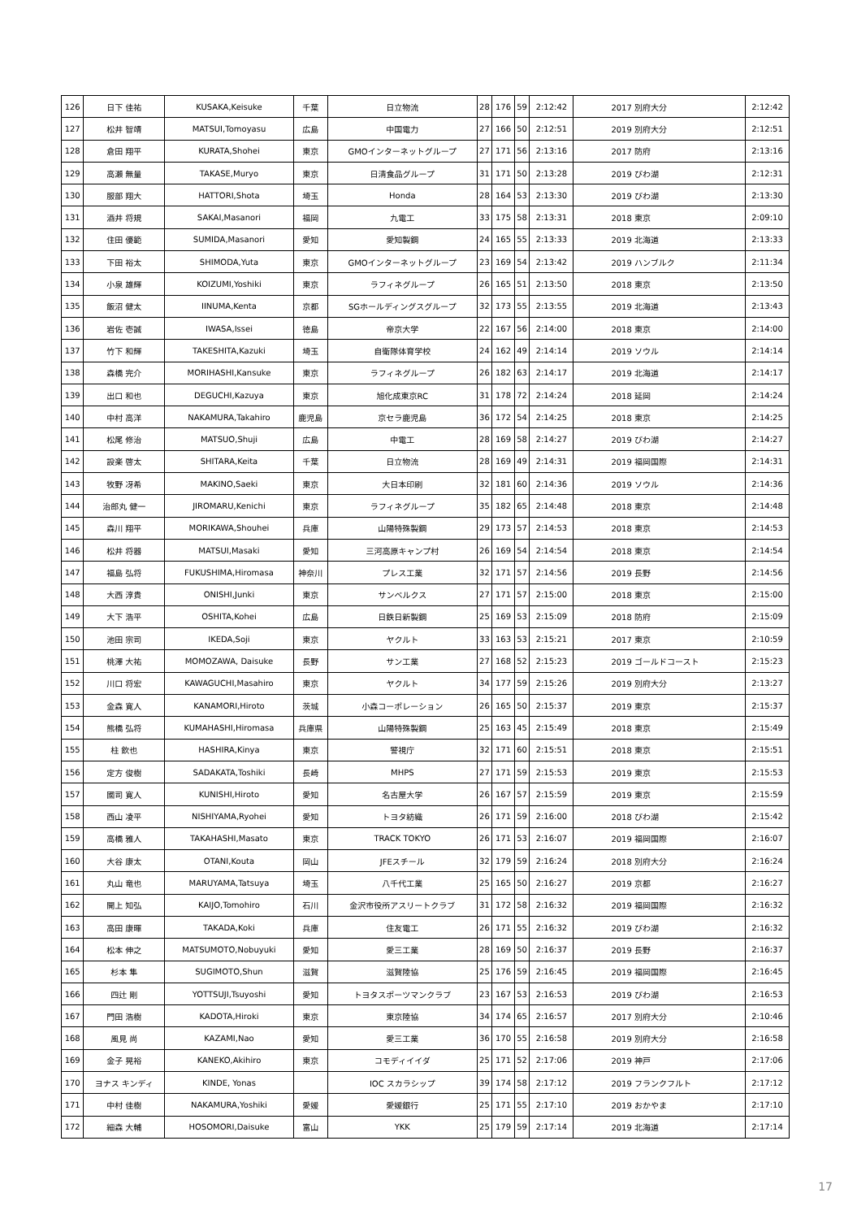| 126 | 日下 佳祐 | KUSAKA,Keisuke | 千葉 | 日立物流 | 28 | 176 | 59 | 2:12:42 | 2017 別府大分 | 2:12:42 |
| 127 | 松井 智靖 | MATSUI,Tomoyasu | 広島 | 中国電力 | 27 | 166 | 50 | 2:12:51 | 2019 別府大分 | 2:12:51 |
| 128 | 倉田 翔平 | KURATA,Shohei | 東京 | GMOインターネットグループ | 27 | 171 | 56 | 2:13:16 | 2017 防府 | 2:13:16 |
| 129 | 高瀬 無量 | TAKASE,Muryo | 東京 | 日清食品グループ | 31 | 171 | 50 | 2:13:28 | 2019 びわ湖 | 2:12:31 |
| 130 | 服部 翔大 | HATTORI,Shota | 埼玉 | Honda | 28 | 164 | 53 | 2:13:30 | 2019 びわ湖 | 2:13:30 |
| 131 | 酒井 将規 | SAKAI,Masanori | 福岡 | 九電工 | 33 | 175 | 58 | 2:13:31 | 2018 東京 | 2:09:10 |
| 132 | 住田 優範 | SUMIDA,Masanori | 愛知 | 愛知製鋼 | 24 | 165 | 55 | 2:13:33 | 2019 北海道 | 2:13:33 |
| 133 | 下田 裕太 | SHIMODA,Yuta | 東京 | GMOインターネットグループ | 23 | 169 | 54 | 2:13:42 | 2019 ハンブルク | 2:11:34 |
| 134 | 小泉 雄輝 | KOIZUMI,Yoshiki | 東京 | ラフィネグループ | 26 | 165 | 51 | 2:13:50 | 2018 東京 | 2:13:50 |
| 135 | 飯沼 健太 | IINUMA,Kenta | 京都 | SGホールディングスグループ | 32 | 173 | 55 | 2:13:55 | 2019 北海道 | 2:13:43 |
| 136 | 岩佐 壱誠 | IWASA,Issei | 徳島 | 帝京大学 | 22 | 167 | 56 | 2:14:00 | 2018 東京 | 2:14:00 |
| 137 | 竹下 和輝 | TAKESHITA,Kazuki | 埼玉 | 自衛隊体育学校 | 24 | 162 | 49 | 2:14:14 | 2019 ソウル | 2:14:14 |
| 138 | 森橋 完介 | MORIHASHI,Kansuke | 東京 | ラフィネグループ | 26 | 182 | 63 | 2:14:17 | 2019 北海道 | 2:14:17 |
| 139 | 出口 和也 | DEGUCHI,Kazuya | 東京 | 旭化成東京RC | 31 | 178 | 72 | 2:14:24 | 2018 延岡 | 2:14:24 |
| 140 | 中村 高洋 | NAKAMURA,Takahiro | 鹿児島 | 京セラ鹿児島 | 36 | 172 | 54 | 2:14:25 | 2018 東京 | 2:14:25 |
| 141 | 松尾 修治 | MATSUO,Shuji | 広島 | 中電工 | 28 | 169 | 58 | 2:14:27 | 2019 びわ湖 | 2:14:27 |
| 142 | 設楽 啓太 | SHITARA,Keita | 千葉 | 日立物流 | 28 | 169 | 49 | 2:14:31 | 2019 福岡国際 | 2:14:31 |
| 143 | 牧野 冴希 | MAKINO,Saeki | 東京 | 大日本印刷 | 32 | 181 | 60 | 2:14:36 | 2019 ソウル | 2:14:36 |
| 144 | 治郎丸 健一 | JIROMARU,Kenichi | 東京 | ラフィネグループ | 35 | 182 | 65 | 2:14:48 | 2018 東京 | 2:14:48 |
| 145 | 森川 翔平 | MORIKAWA,Shouhei | 兵庫 | 山陽特殊製鋼 | 29 | 173 | 57 | 2:14:53 | 2018 東京 | 2:14:53 |
| 146 | 松井 将器 | MATSUI,Masaki | 愛知 | 三河高原キャンプ村 | 26 | 169 | 54 | 2:14:54 | 2018 東京 | 2:14:54 |
| 147 | 福島 弘将 | FUKUSHIMA,Hiromasa | 神奈川 | プレス工業 | 32 | 171 | 57 | 2:14:56 | 2019 長野 | 2:14:56 |
| 148 | 大西 淳貴 | ONISHI,Junki | 東京 | サンベルクス | 27 | 171 | 57 | 2:15:00 | 2018 東京 | 2:15:00 |
| 149 | 大下 浩平 | OSHITA,Kohei | 広島 | 日鉄日新製鋼 | 25 | 169 | 53 | 2:15:09 | 2018 防府 | 2:15:09 |
| 150 | 池田 宗司 | IKEDA,Soji | 東京 | ヤクルト | 33 | 163 | 53 | 2:15:21 | 2017 東京 | 2:10:59 |
| 151 | 桃澤 大祐 | MOMOZAWA, Daisuke | 長野 | サン工業 | 27 | 168 | 52 | 2:15:23 | 2019 ゴールドコースト | 2:15:23 |
| 152 | 川口 将宏 | KAWAGUCHI,Masahiro | 東京 | ヤクルト | 34 | 177 | 59 | 2:15:26 | 2019 別府大分 | 2:13:27 |
| 153 | 金森 寛人 | KANAMORI,Hiroto | 茨城 | 小森コーポレーション | 26 | 165 | 50 | 2:15:37 | 2019 東京 | 2:15:37 |
| 154 | 熊橋 弘将 | KUMAHASHI,Hiromasa | 兵庫県 | 山陽特殊製鋼 | 25 | 163 | 45 | 2:15:49 | 2018 東京 | 2:15:49 |
| 155 | 柱 欽也 | HASHIRA,Kinya | 東京 | 警視庁 | 32 | 171 | 60 | 2:15:51 | 2018 東京 | 2:15:51 |
| 156 | 定方 俊樹 | SADAKATA,Toshiki | 長崎 | MHPS | 27 | 171 | 59 | 2:15:53 | 2019 東京 | 2:15:53 |
| 157 | 國司 寛人 | KUNISHI,Hiroto | 愛知 | 名古屋大学 | 26 | 167 | 57 | 2:15:59 | 2019 東京 | 2:15:59 |
| 158 | 西山 凌平 | NISHIYAMA,Ryohei | 愛知 | トヨタ紡織 | 26 | 171 | 59 | 2:16:00 | 2018 びわ湖 | 2:15:42 |
| 159 | 高橋 雅人 | TAKAHASHI,Masato | 東京 | TRACK TOKYO | 26 | 171 | 53 | 2:16:07 | 2019 福岡国際 | 2:16:07 |
| 160 | 大谷 康太 | OTANI,Kouta | 岡山 | JFEスチール | 32 | 179 | 59 | 2:16:24 | 2018 別府大分 | 2:16:24 |
| 161 | 丸山 竜也 | MARUYAMA,Tatsuya | 埼玉 | 八千代工業 | 25 | 165 | 50 | 2:16:27 | 2019 京都 | 2:16:27 |
| 162 | 開上 知弘 | KAIJO,Tomohiro | 石川 | 金沢市役所アスリートクラブ | 31 | 172 | 58 | 2:16:32 | 2019 福岡国際 | 2:16:32 |
| 163 | 高田 康暉 | TAKADA,Koki | 兵庫 | 住友電工 | 26 | 171 | 55 | 2:16:32 | 2019 びわ湖 | 2:16:32 |
| 164 | 松本 伸之 | MATSUMOTO,Nobuyuki | 愛知 | 愛三工業 | 28 | 169 | 50 | 2:16:37 | 2019 長野 | 2:16:37 |
| 165 | 杉本 隼 | SUGIMOTO,Shun | 滋賀 | 滋賀陸協 | 25 | 176 | 59 | 2:16:45 | 2019 福岡国際 | 2:16:45 |
| 166 | 四辻 剛 | YOTTSUJI,Tsuyoshi | 愛知 | トヨタスポーツマンクラブ | 23 | 167 | 53 | 2:16:53 | 2019 びわ湖 | 2:16:53 |
| 167 | 門田 浩樹 | KADOTA,Hiroki | 東京 | 東京陸協 | 34 | 174 | 65 | 2:16:57 | 2017 別府大分 | 2:10:46 |
| 168 | 風見 尚 | KAZAMI,Nao | 愛知 | 愛三工業 | 36 | 170 | 55 | 2:16:58 | 2019 別府大分 | 2:16:58 |
| 169 | 金子 晃裕 | KANEKO,Akihiro | 東京 | コモディイイダ | 25 | 171 | 52 | 2:17:06 | 2019 神戸 | 2:17:06 |
| 170 | ヨナス キンディ | KINDE, Yonas | | IOC スカラシップ | 39 | 174 | 58 | 2:17:12 | 2019 フランクフルト | 2:17:12 |
| 171 | 中村 佳樹 | NAKAMURA,Yoshiki | 愛媛 | 愛媛銀行 | 25 | 171 | 55 | 2:17:10 | 2019 おかやま | 2:17:10 |
| 172 | 細森 大輔 | HOSOMORI,Daisuke | 富山 | YKK | 25 | 179 | 59 | 2:17:14 | 2019 北海道 | 2:17:14 |
17